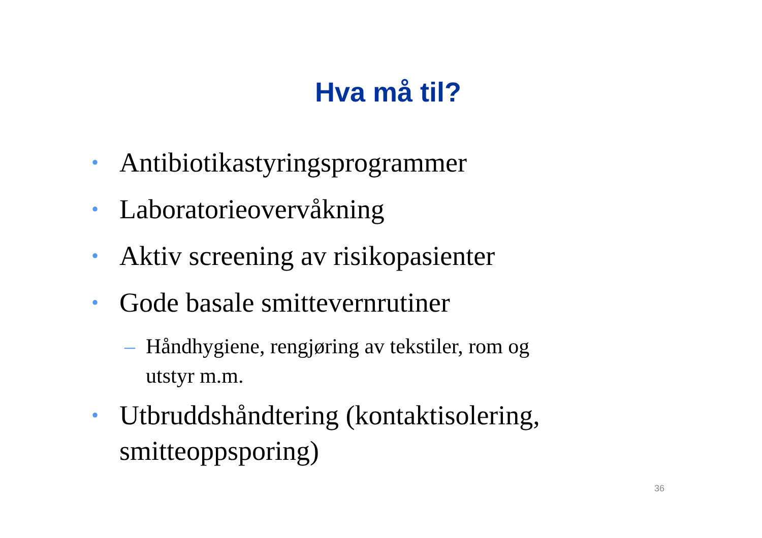Hva må til?
• Antibiotikastyringsprogrammer
• Laboratorieovervåkning
• Aktiv screening av risikopasienter
• Gode basale smittevernrutiner
– Håndhygiene, rengjøring av tekstiler, rom og utstyr m.m.
• Utbruddshåndtering (kontaktisolering, smitteoppsporing)
36